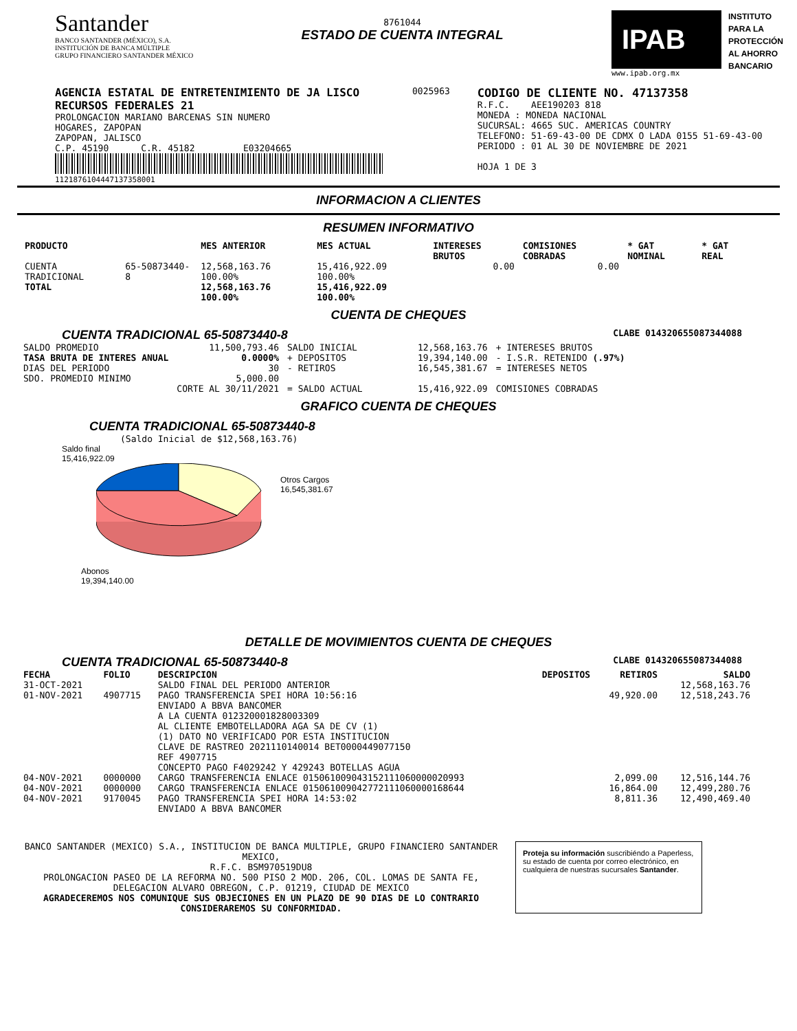Santander
BANCO SANTANDER (MÉXICO), S.A.
INSTITUCIÓN DE BANCA MÚLTIPLE
GRUPO FINANCIERO SANTANDER MÉXICO
8761044
ESTADO DE CUENTA INTEGRAL
IPAB
www.ipab.org.mx
INSTITUTO
PARA LA
PROTECCIÓN
AL AHORRO
BANCARIO
AGENCIA ESTATAL DE ENTRETENIMIENTO DE JA LISCO
RECURSOS FEDERALES 21
PROLONGACION MARIANO BARCENAS SIN NUMERO
HOGARES, ZAPOPAN
ZAPOPAN, JALISCO
C.P. 45190 C.R. 45182 E03204665
112187610444713735800​1
0025963
CODIGO DE CLIENTE NO. 47137358
R.F.C. AEE190203 818
MONEDA : MONEDA NACIONAL
SUCURSAL: 4665 SUC. AMERICAS COUNTRY
TELEFONO: 51-69-43-00 DE CDMX O LADA 0155 51-69-43-00
PERIODO : 01 AL 30 DE NOVIEMBRE DE 2021
HOJA 1 DE 3
INFORMACION A CLIENTES
RESUMEN INFORMATIVO
| PRODUCTO | | MES ANTERIOR | MES ACTUAL | INTERESES BRUTOS | COMISIONES COBRADAS | * GAT NOMINAL | * GAT REAL |
| --- | --- | --- | --- | --- | --- | --- | --- |
| CUENTA TRADICIONAL | 65-50873440-8 | 12,568,163.76 100.00% | 15,416,922.09 100.00% | 0.00 | 0.00 | | |
| TOTAL | | 12,568,163.76 100.00% | 15,416,922.09 100.00% | | | | |
CUENTA DE CHEQUES
CUENTA TRADICIONAL 65-50873440-8 CLABE 014320655087344088
| SALDO PROMEDIO | 11,500,793.46 | SALDO INICIAL | 12,568,163.76 | + INTERESES BRUTOS |
| TASA BRUTA DE INTERES ANUAL | 0.0000% | + DEPOSITOS | 19,394,140.00 | - I.S.R. RETENIDO (.97%) |
| DIAS DEL PERIODO | 30 | - RETIROS | 16,545,381.67 | = INTERESES NETOS |
| SDO. PROMEDIO MINIMO | 5,000.00 | | | |
| | CORTE AL 30/11/2021 | = SALDO ACTUAL | 15,416,922.09 | COMISIONES COBRADAS |
GRAFICO CUENTA DE CHEQUES
CUENTA TRADICIONAL 65-50873440-8
(Saldo Inicial de $12,568,163.76)
Saldo final
15,416,922.09
Otros Cargos
16,545,381.67
Abonos
19,394,140.00
DETALLE DE MOVIMIENTOS CUENTA DE CHEQUES
CUENTA TRADICIONAL 65-50873440-8 CLABE 014320655087344088
| FECHA | FOLIO | DESCRIPCION | DEPOSITOS | RETIROS | SALDO |
| --- | --- | --- | --- | --- | --- |
| 31-OCT-2021 | | SALDO FINAL DEL PERIODO ANTERIOR | | | 12,568,163.76 |
| 01-NOV-2021 | 4907715 | PAGO TRANSFERENCIA SPEI HORA 10:56:16 ENVIADO A BBVA BANCOMER A LA CUENTA 012320001828003309 AL CLIENTE EMBOTELLADORA AGA SA DE CV (1) (1) DATO NO VERIFICADO POR ESTA INSTITUCION CLAVE DE RASTREO 2021110140014 BET0000449077150 REF 4907715 CONCEPTO PAGO F4029242 Y 429243 BOTELLAS AGUA | | 49,920.00 | 12,518,243.76 |
| 04-NOV-2021 | 0000000 | CARGO TRANSFERENCIA ENLACE 015061009043152111060000020993 | | 2,099.00 | 12,516,144.76 |
| 04-NOV-2021 | 0000000 | CARGO TRANSFERENCIA ENLACE 015061009042772111060000168644 | | 16,864.00 | 12,499,280.76 |
| 04-NOV-2021 | 9170045 | PAGO TRANSFERENCIA SPEI HORA 14:53:02 ENVIADO A BBVA BANCOMER | | 8,811.36 | 12,490,469.40 |
BANCO SANTANDER (MEXICO) S.A., INSTITUCION DE BANCA MULTIPLE, GRUPO FINANCIERO SANTANDER MEXICO,
R.F.C. BSM970519DU8
PROLONGACION PASEO DE LA REFORMA NO. 500 PISO 2 MOD. 206, COL. LOMAS DE SANTA FE,
DELEGACION ALVARO OBREGON, C.P. 01219, CIUDAD DE MEXICO
AGRADECEREMOS NOS COMUNIQUE SUS OBJECIONES EN UN PLAZO DE 90 DIAS DE LO CONTRARIO CONSIDERAREMOS SU CONFORMIDAD.
Proteja su información suscribiéndo a Paperless, su estado de cuenta por correo electrónico, en cualquiera de nuestras sucursales Santander.